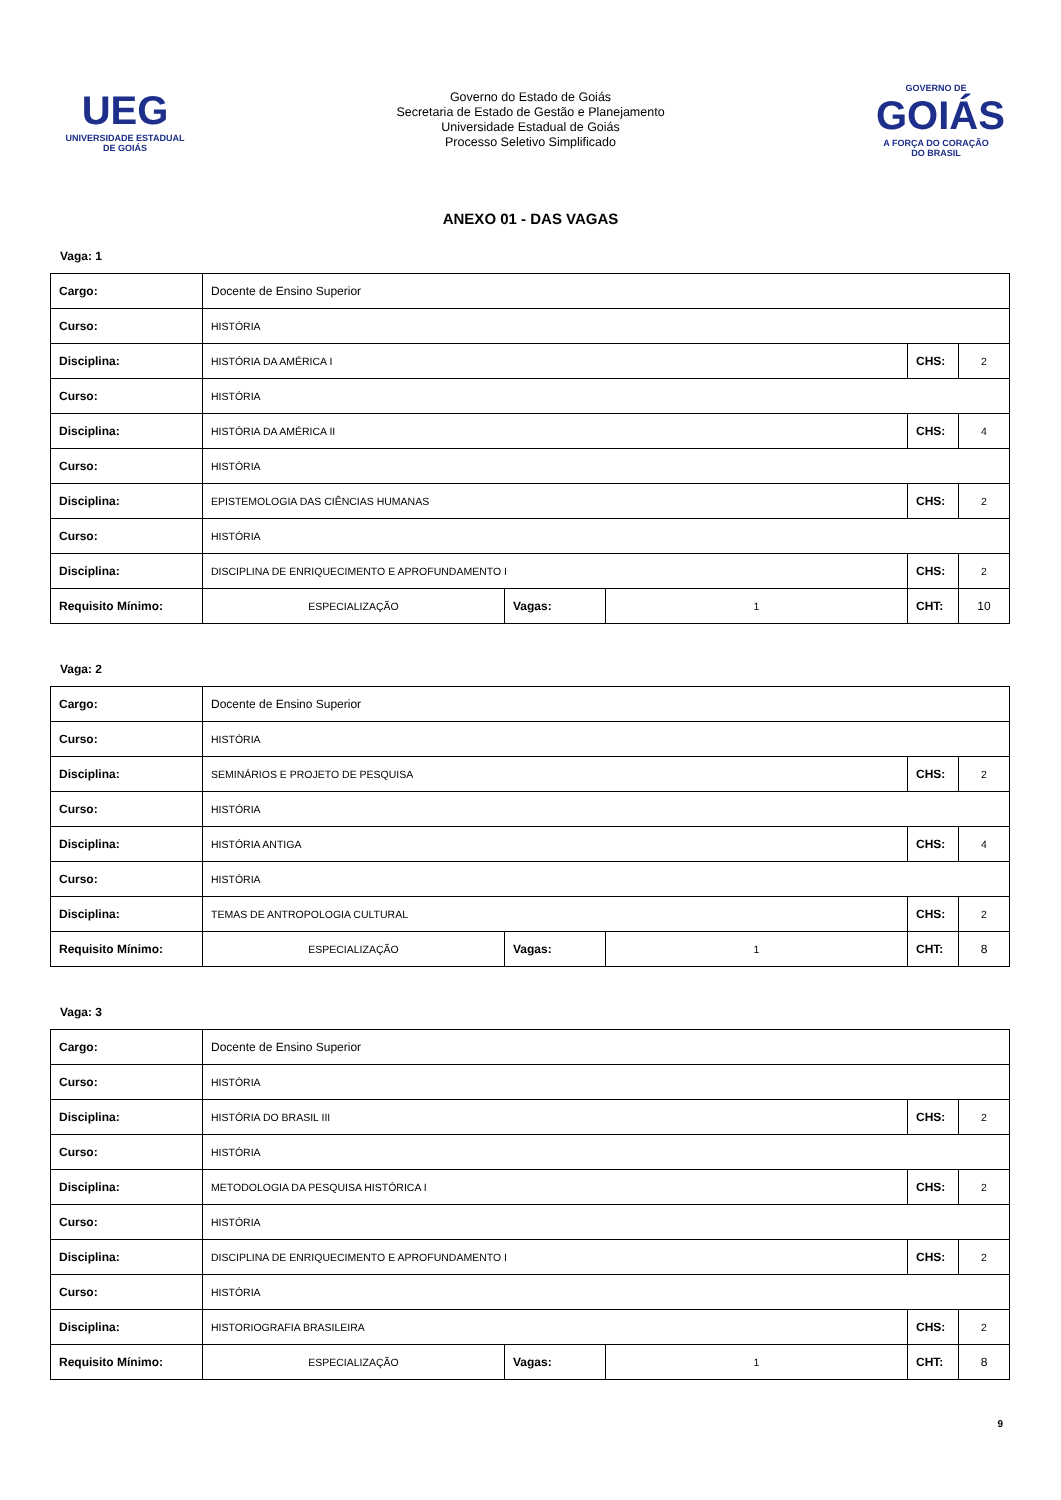UEG
UNIVERSIDADE ESTADUAL DE GOIÁS
Governo do Estado de Goiás
Secretaria de Estado de Gestão e Planejamento
Universidade Estadual de Goiás
Processo Seletivo Simplificado
GOVERNO DE
GOIÁS
A FORÇA DO CORAÇÃO DO BRASIL
ANEXO 01 - DAS VAGAS
Vaga: 1
| Cargo: | Docente de Ensino Superior | | | | |
| Curso: | HISTÓRIA | | | | |
| Disciplina: | HISTÓRIA DA AMÉRICA I | | | CHS: | 2 |
| Curso: | HISTÓRIA | | | | |
| Disciplina: | HISTÓRIA DA AMÉRICA II | | | CHS: | 4 |
| Curso: | HISTÓRIA | | | | |
| Disciplina: | EPISTEMOLOGIA DAS CIÊNCIAS HUMANAS | | | CHS: | 2 |
| Curso: | HISTÓRIA | | | | |
| Disciplina: | DISCIPLINA DE ENRIQUECIMENTO E APROFUNDAMENTO I | | | CHS: | 2 |
| Requisito Mínimo: | ESPECIALIZAÇÃO | Vagas: | 1 | CHT: | 10 |
Vaga: 2
| Cargo: | Docente de Ensino Superior | | | | |
| Curso: | HISTÓRIA | | | | |
| Disciplina: | SEMINÁRIOS E PROJETO DE PESQUISA | | | CHS: | 2 |
| Curso: | HISTÓRIA | | | | |
| Disciplina: | HISTÓRIA ANTIGA | | | CHS: | 4 |
| Curso: | HISTÓRIA | | | | |
| Disciplina: | TEMAS DE ANTROPOLOGIA CULTURAL | | | CHS: | 2 |
| Requisito Mínimo: | ESPECIALIZAÇÃO | Vagas: | 1 | CHT: | 8 |
Vaga: 3
| Cargo: | Docente de Ensino Superior | | | | |
| Curso: | HISTÓRIA | | | | |
| Disciplina: | HISTÓRIA DO BRASIL III | | | CHS: | 2 |
| Curso: | HISTÓRIA | | | | |
| Disciplina: | METODOLOGIA DA PESQUISA HISTÓRICA I | | | CHS: | 2 |
| Curso: | HISTÓRIA | | | | |
| Disciplina: | DISCIPLINA DE ENRIQUECIMENTO E APROFUNDAMENTO I | | | CHS: | 2 |
| Curso: | HISTÓRIA | | | | |
| Disciplina: | HISTORIOGRAFIA BRASILEIRA | | | CHS: | 2 |
| Requisito Mínimo: | ESPECIALIZAÇÃO | Vagas: | 1 | CHT: | 8 |
9